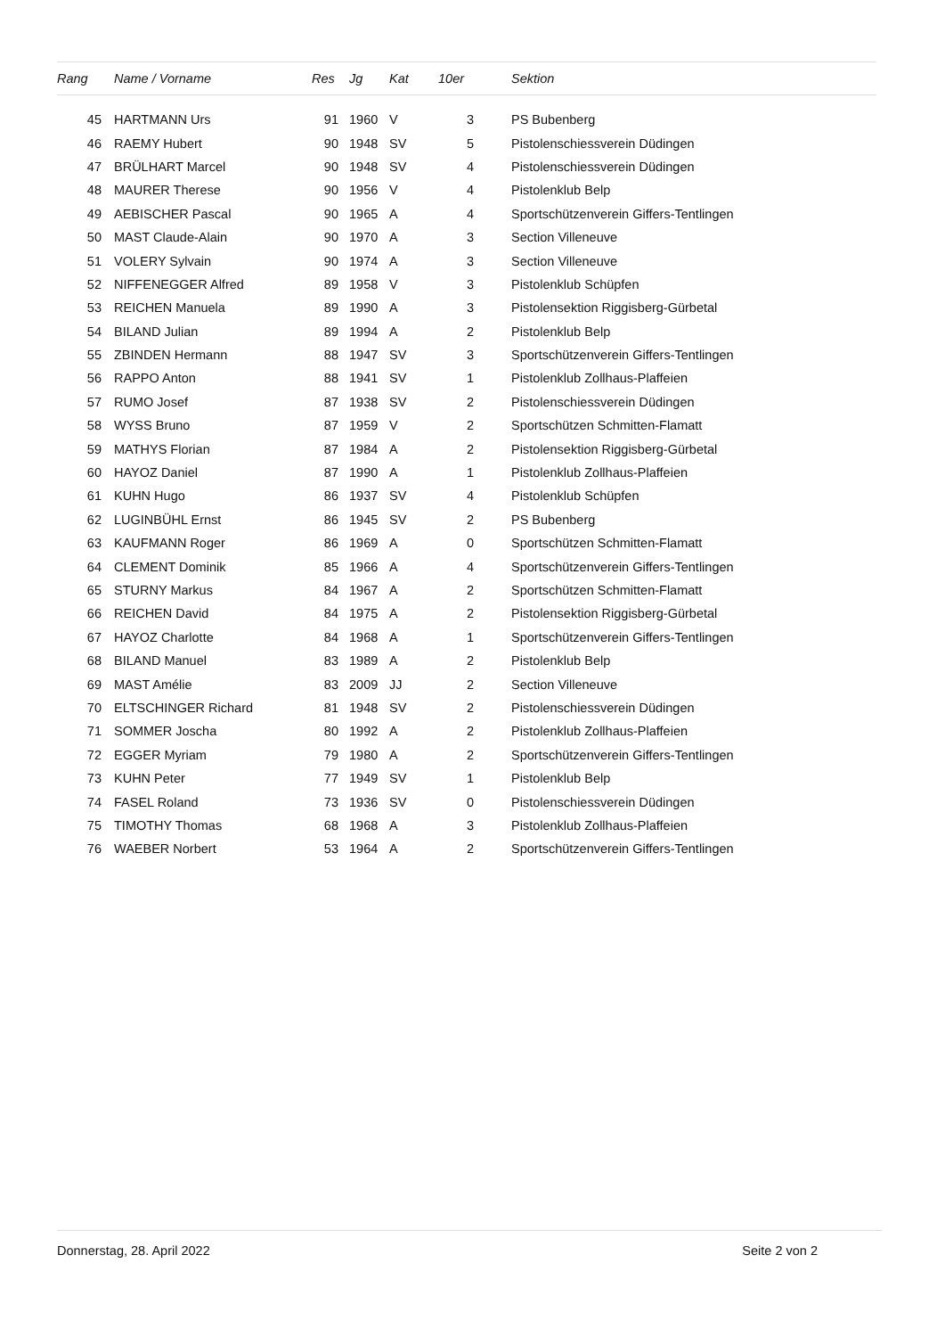| Rang | | Name / Vorname | Res | | Jg | Kat | 10er | | Sektion |
| --- | --- | --- | --- | --- | --- | --- | --- | --- | --- |
| 45 | | HARTMANN Urs | 91 | | 1960 | V | 3 | | PS Bubenberg |
| 46 | | RAEMY Hubert | 90 | | 1948 | SV | 5 | | Pistolenschiessverein Düdingen |
| 47 | | BRÜLHART Marcel | 90 | | 1948 | SV | 4 | | Pistolenschiessverein Düdingen |
| 48 | | MAURER Therese | 90 | | 1956 | V | 4 | | Pistolenklub Belp |
| 49 | | AEBISCHER Pascal | 90 | | 1965 | A | 4 | | Sportschützenverein Giffers-Tentlingen |
| 50 | | MAST Claude-Alain | 90 | | 1970 | A | 3 | | Section Villeneuve |
| 51 | | VOLERY Sylvain | 90 | | 1974 | A | 3 | | Section Villeneuve |
| 52 | | NIFFENEGGER Alfred | 89 | | 1958 | V | 3 | | Pistolenklub Schüpfen |
| 53 | | REICHEN Manuela | 89 | | 1990 | A | 3 | | Pistolensektion Riggisberg-Gürbetal |
| 54 | | BILAND Julian | 89 | | 1994 | A | 2 | | Pistolenklub Belp |
| 55 | | ZBINDEN Hermann | 88 | | 1947 | SV | 3 | | Sportschützenverein Giffers-Tentlingen |
| 56 | | RAPPO Anton | 88 | | 1941 | SV | 1 | | Pistolenklub Zollhaus-Plaffeien |
| 57 | | RUMO Josef | 87 | | 1938 | SV | 2 | | Pistolenschiessverein Düdingen |
| 58 | | WYSS Bruno | 87 | | 1959 | V | 2 | | Sportschützen Schmitten-Flamatt |
| 59 | | MATHYS Florian | 87 | | 1984 | A | 2 | | Pistolensektion Riggisberg-Gürbetal |
| 60 | | HAYOZ Daniel | 87 | | 1990 | A | 1 | | Pistolenklub Zollhaus-Plaffeien |
| 61 | | KUHN Hugo | 86 | | 1937 | SV | 4 | | Pistolenklub Schüpfen |
| 62 | | LUGINBÜHL Ernst | 86 | | 1945 | SV | 2 | | PS Bubenberg |
| 63 | | KAUFMANN Roger | 86 | | 1969 | A | 0 | | Sportschützen Schmitten-Flamatt |
| 64 | | CLEMENT Dominik | 85 | | 1966 | A | 4 | | Sportschützenverein Giffers-Tentlingen |
| 65 | | STURNY Markus | 84 | | 1967 | A | 2 | | Sportschützen Schmitten-Flamatt |
| 66 | | REICHEN David | 84 | | 1975 | A | 2 | | Pistolensektion Riggisberg-Gürbetal |
| 67 | | HAYOZ Charlotte | 84 | | 1968 | A | 1 | | Sportschützenverein Giffers-Tentlingen |
| 68 | | BILAND Manuel | 83 | | 1989 | A | 2 | | Pistolenklub Belp |
| 69 | | MAST Amélie | 83 | | 2009 | JJ | 2 | | Section Villeneuve |
| 70 | | ELTSCHINGER Richard | 81 | | 1948 | SV | 2 | | Pistolenschiessverein Düdingen |
| 71 | | SOMMER Joscha | 80 | | 1992 | A | 2 | | Pistolenklub Zollhaus-Plaffeien |
| 72 | | EGGER Myriam | 79 | | 1980 | A | 2 | | Sportschützenverein Giffers-Tentlingen |
| 73 | | KUHN Peter | 77 | | 1949 | SV | 1 | | Pistolenklub Belp |
| 74 | | FASEL Roland | 73 | | 1936 | SV | 0 | | Pistolenschiessverein Düdingen |
| 75 | | TIMOTHY Thomas | 68 | | 1968 | A | 3 | | Pistolenklub Zollhaus-Plaffeien |
| 76 | | WAEBER Norbert | 53 | | 1964 | A | 2 | | Sportschützenverein Giffers-Tentlingen |
Donnerstag, 28. April 2022 Seite 2 von 2